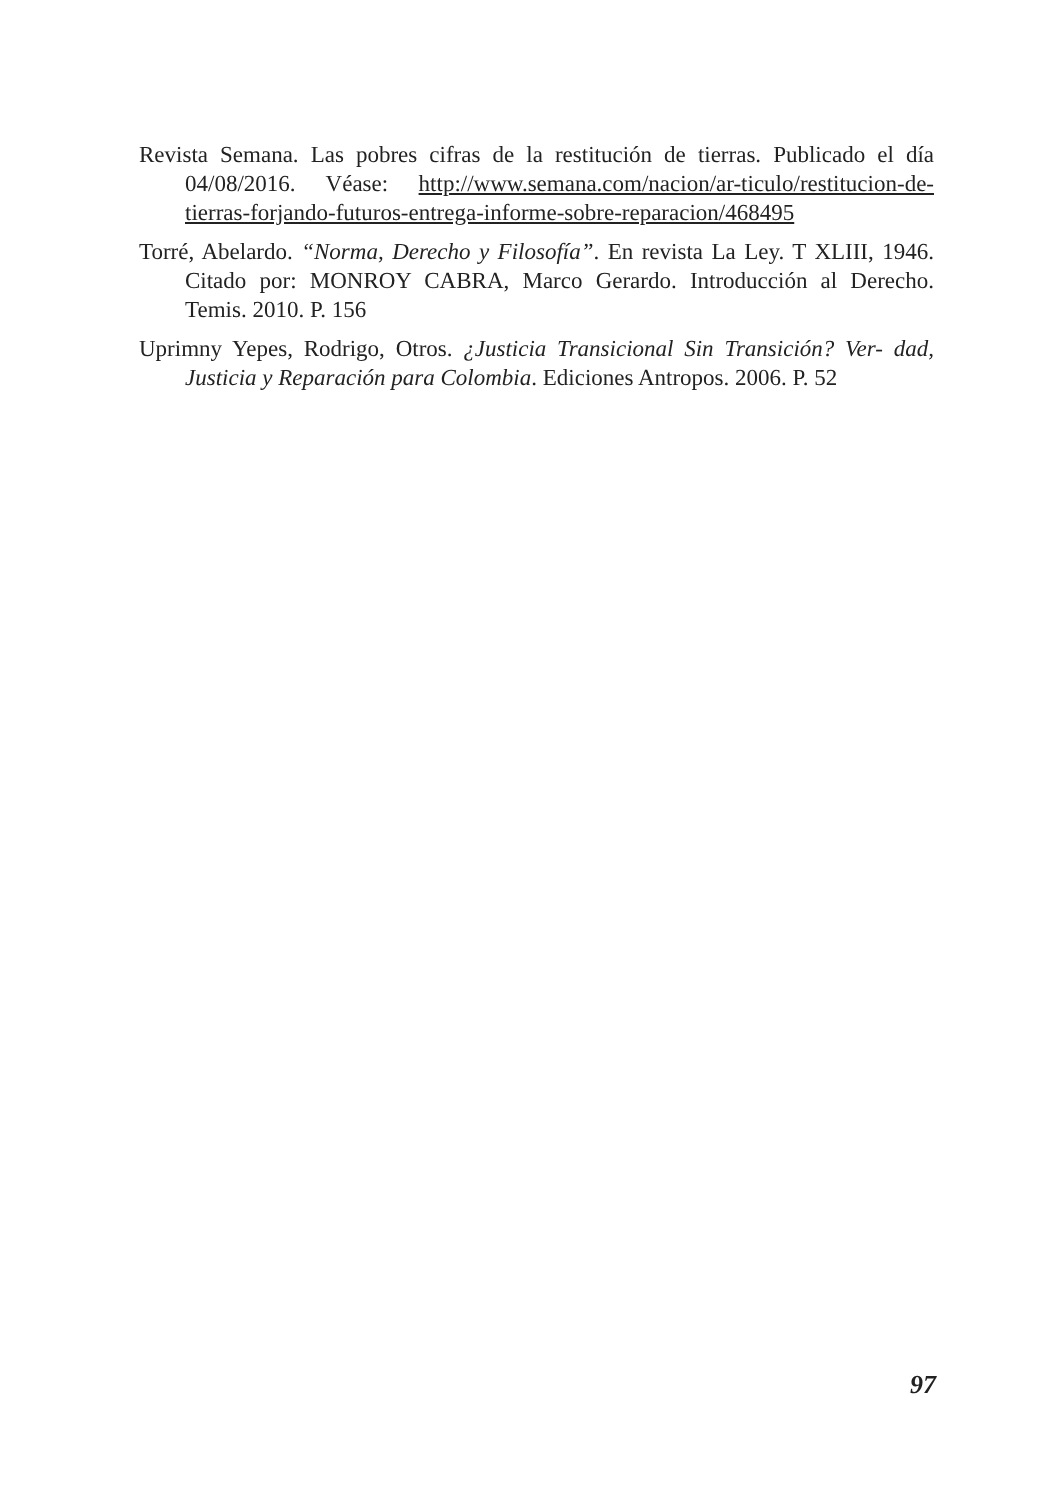Revista Semana. Las pobres cifras de la restitución de tierras. Publicado el día 04/08/2016. Véase: http://www.semana.com/nacion/ar-ticulo/restitucion-de-tierras-forjando-futuros-entrega-informe-sobre-reparacion/468495
Torré, Abelardo. “Norma, Derecho y Filosofía”. En revista La Ley. T XLIII, 1946. Citado por: MONROY CABRA, Marco Gerardo. Introducción al Derecho. Temis. 2010. P. 156
Uprimny Yepes, Rodrigo, Otros. ¿Justicia Transicional Sin Transición? Ver- dad, Justicia y Reparación para Colombia. Ediciones Antropos. 2006. P. 52
97